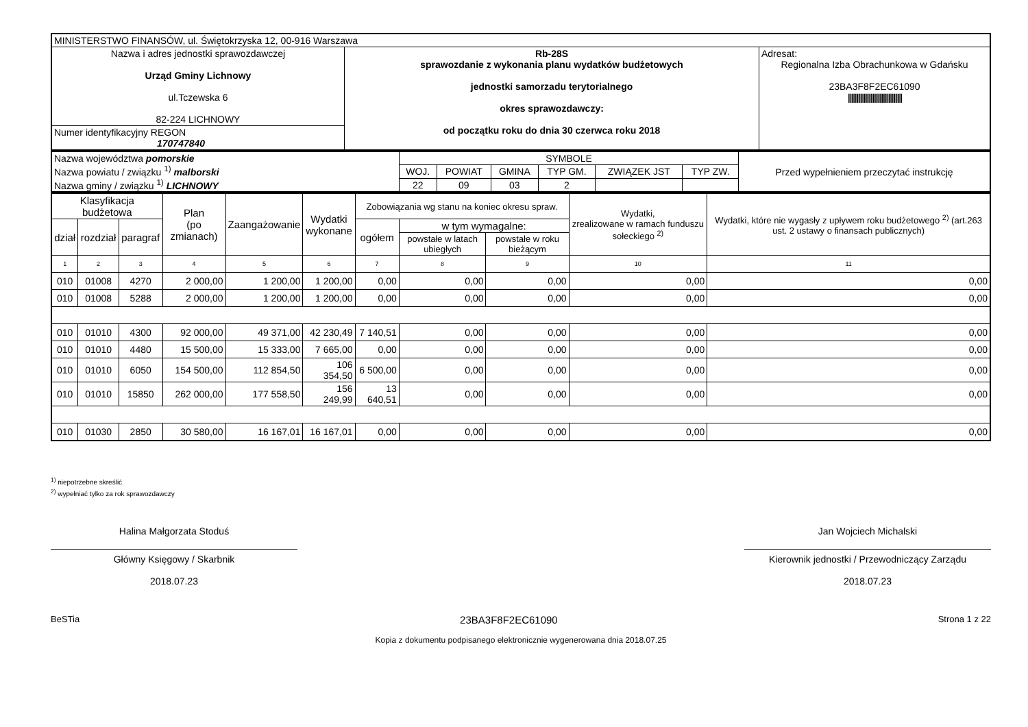| MINISTERSTWO FINANSÓW, ul. Świętokrzyska 12, 00-916 Warszawa | | |
| Nazwa i adres jednostki sprawozdawczej Urząd Gminy Lichnowy ul.Tczewska 6 82-224 LICHNOWY | Rb-28S sprawozdanie z wykonania planu wydatków budżetowych jednostki samorzadu terytorialnego okres sprawozdawczy: od początku roku do dnia 30 czerwca roku 2018 | Adresat: Regionalna Izba Obrachunkowa w Gdańsku 23BA3F8F2EC61090 //////////////////////////////////////////////// |
| Numer identyfikacyjny REGON 170747840 | | |
| Nazwa województwa pomorskie Nazwa powiatu / związku <sup>1)</sup> malborski Nazwa gminy / związku <sup>1)</sup> LICHNOWY | SYMBOLE | | | | | | Przed wypełnieniem przeczytać instrukcję |
| | WOJ. | POWIAT | GMINA | TYP GM. | ZWIĄZEK JST | TYP ZW. | |
| | 22 | 09 | 03 | 2 | | | |
| Klasyfikacja budżetowa | | | Plan (po zmianach) | Zaangażowanie | Wydatki wykonane | Zobowiązania wg stanu na koniec okresu spraw. | | | Wydatki, zrealizowane w ramach funduszu sołeckiego <sup>2)</sup> | Wydatki, które nie wygasły z upływem roku budżetowego <sup>2)</sup> (art.263 ust. 2 ustawy o finansach publicznych) |
| --- | --- | --- | --- | --- | --- | --- | --- | --- | --- | --- |
| dział | rozdział | paragraf | | | | ogółem | w tym wymagalne: | | | |
| | | | | | | | powstałe w latach ubiegłych | powstałe w roku bieżącym | | |
| 1 | 2 | 3 | 4 | 5 | 6 | 7 | 8 | 9 | 10 | 11 |
| 010 | 01008 | 4270 | 2 000,00 | 1 200,00 | 1 200,00 | 0,00 | 0,00 | 0,00 | 0,00 | 0,00 |
| 010 | 01008 | 5288 | 2 000,00 | 1 200,00 | 1 200,00 | 0,00 | 0,00 | 0,00 | 0,00 | 0,00 |
| 010 | 01010 | 4300 | 92 000,00 | 49 371,00 | 42 230,49 | 7 140,51 | 0,00 | 0,00 | 0,00 | 0,00 |
| 010 | 01010 | 4480 | 15 500,00 | 15 333,00 | 7 665,00 | 0,00 | 0,00 | 0,00 | 0,00 | 0,00 |
| 010 | 01010 | 6050 | 154 500,00 | 112 854,50 | 106 354,50 | 6 500,00 | 0,00 | 0,00 | 0,00 | 0,00 |
| 010 | 01010 | 15850 | 262 000,00 | 177 558,50 | 156 249,99 | 13 640,51 | 0,00 | 0,00 | 0,00 | 0,00 |
| 010 | 01030 | 2850 | 30 580,00 | 16 167,01 | 16 167,01 | 0,00 | 0,00 | 0,00 | 0,00 | 0,00 |
<sup>1)</sup> niepotrzebne skreślić
<sup>2)</sup> wypełniać tylko za rok sprawozdawczy
Halina Małgorzata Stoduś
Główny Księgowy / Skarbnik
2018.07.23
Jan Wojciech Michalski
Kierownik jednostki / Przewodniczący Zarządu
2018.07.23
BeSTia 23BA3F8F2EC61090 Strona 1 z 22
Kopia z dokumentu podpisanego elektronicznie wygenerowana dnia 2018.07.25